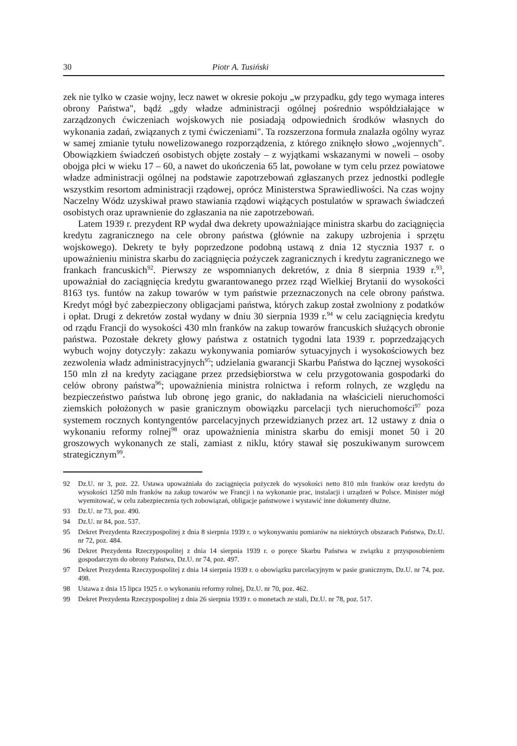30 Piotr A. Tusiński
zek nie tylko w czasie wojny, lecz nawet w okresie pokoju „w przypadku, gdy tego wymaga interes obrony Państwa", bądź „gdy władze administracji ogólnej pośrednio współdziałające w zarządzonych ćwiczeniach wojskowych nie posiadają odpowiednich środków własnych do wykonania zadań, związanych z tymi ćwiczeniami". Ta rozszerzona formuła znalazła ogólny wyraz w samej zmianie tytułu nowelizowanego rozporządzenia, z którego zniknęło słowo „wojennych". Obowiązkiem świadczeń osobistych objęte zostały – z wyjątkami wskazanymi w noweli – osoby obojga płci w wieku 17 – 60, a nawet do ukończenia 65 lat, powołane w tym celu przez powiatowe władze administracji ogólnej na podstawie zapotrzebowań zgłaszanych przez jednostki podległe wszystkim resortom administracji rządowej, oprócz Ministerstwa Sprawiedliwości. Na czas wojny Naczelny Wódz uzyskiwał prawo stawiania rządowi wiążących postulatów w sprawach świadczeń osobistych oraz uprawnienie do zgłaszania na nie zapotrzebowań.
Latem 1939 r. prezydent RP wydał dwa dekrety upoważniające ministra skarbu do zaciągnięcia kredytu zagranicznego na cele obrony państwa (głównie na zakupy uzbrojenia i sprzętu wojskowego). Dekrety te były poprzedzone podobną ustawą z dnia 12 stycznia 1937 r. o upoważnieniu ministra skarbu do zaciągnięcia pożyczek zagranicznych i kredytu zagranicznego we frankach francuskich<sup>92</sup>. Pierwszy ze wspomnianych dekretów, z dnia 8 sierpnia 1939 r.<sup>93</sup>, upoważniał do zaciągnięcia kredytu gwarantowanego przez rząd Wielkiej Brytanii do wysokości 8163 tys. funtów na zakup towarów w tym państwie przeznaczonych na cele obrony państwa. Kredyt mógł być zabezpieczony obligacjami państwa, których zakup został zwolniony z podatków i opłat. Drugi z dekretów został wydany w dniu 30 sierpnia 1939 r.<sup>94</sup> w celu zaciągnięcia kredytu od rządu Francji do wysokości 430 mln franków na zakup towarów francuskich służących obronie państwa. Pozostałe dekrety głowy państwa z ostatnich tygodni lata 1939 r. poprzedzających wybuch wojny dotyczyły: zakazu wykonywania pomiarów sytuacyjnych i wysokościowych bez zezwolenia władz administracyjnych<sup>95</sup>; udzielania gwarancji Skarbu Państwa do łącznej wysokości 150 mln zł na kredyty zaciągane przez przedsiębiorstwa w celu przygotowania gospodarki do celów obrony państwa<sup>96</sup>; upoważnienia ministra rolnictwa i reform rolnych, ze względu na bezpieczeństwo państwa lub obronę jego granic, do nakładania na właścicieli nieruchomości ziemskich położonych w pasie granicznym obowiązku parcelacji tych nieruchomości<sup>97</sup> poza systemem rocznych kontyngentów parcelacyjnych przewidzianych przez art. 12 ustawy z dnia o wykonaniu reformy rolnej<sup>98</sup> oraz upoważnienia ministra skarbu do emisji monet 50 i 20 groszowych wykonanych ze stali, zamiast z niklu, który stawał się poszukiwanym surowcem strategicznym<sup>99</sup>.
92 Dz.U. nr 3, poz. 22. Ustawa upoważniała do zaciągnięcia pożyczek do wysokości netto 810 mln franków oraz kredytu do wysokości 1250 mln franków na zakup towarów we Francji i na wykonanie prac, instalacji i urządzeń w Polsce. Minister mógł wyemitować, w celu zabezpieczenia tych zobowiązań, obligacje państwowe i wystawić inne dokumenty dłużne.
93 Dz.U. nr 73, poz. 490.
94 Dz.U. nr 84, poz. 537.
95 Dekret Prezydenta Rzeczypospolitej z dnia 8 sierpnia 1939 r. o wykonywaniu pomiarów na niektórych obszarach Państwa, Dz.U. nr 72, poz. 484.
96 Dekret Prezydenta Rzeczypospolitej z dnia 14 sierpnia 1939 r. o poręce Skarbu Państwa w związku z przysposobieniem gospodarczym do obrony Państwa, Dz.U. nr 74, poz. 497.
97 Dekret Prezydenta Rzeczypospolitej z dnia 14 sierpnia 1939 r. o obowiązku parcelacyjnym w pasie granicznym, Dz.U. nr 74, poz. 498.
98 Ustawa z dnia 15 lipca 1925 r. o wykonaniu reformy rolnej, Dz.U. nr 70, poz. 462.
99 Dekret Prezydenta Rzeczypospolitej z dnia 26 sierpnia 1939 r. o monetach ze stali, Dz.U. nr 78, poz. 517.